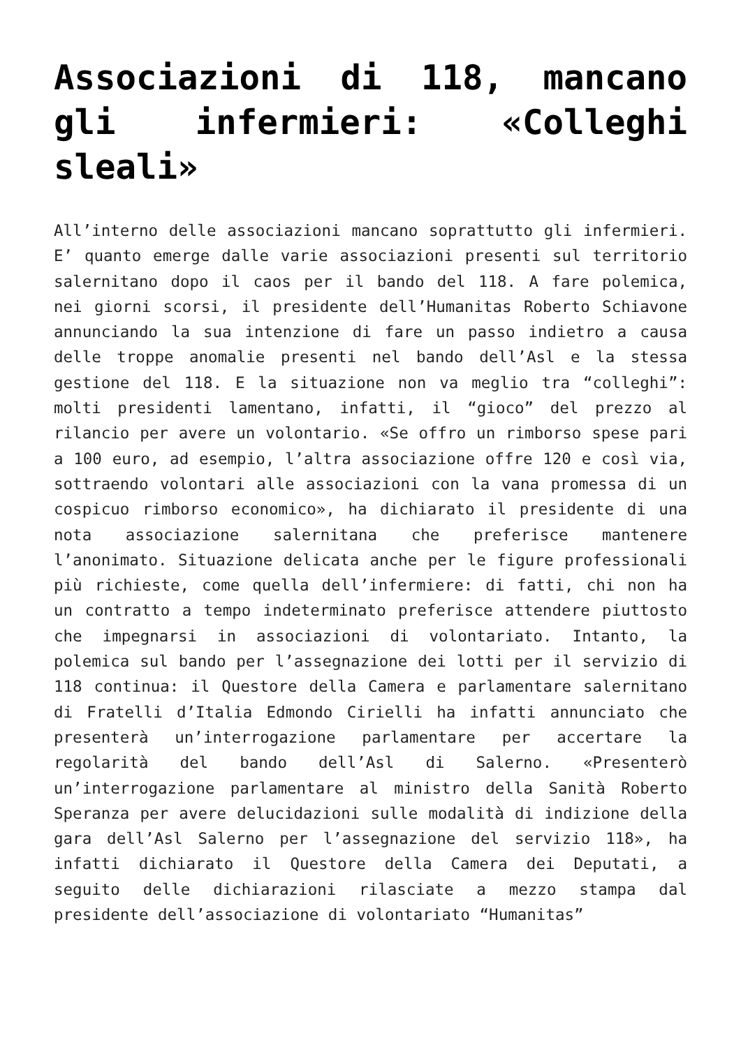Associazioni di 118, mancano gli infermieri: «Colleghi sleali»
All’interno delle associazioni mancano soprattutto gli infermieri. E’ quanto emerge dalle varie associazioni presenti sul territorio salernitano dopo il caos per il bando del 118. A fare polemica, nei giorni scorsi, il presidente dell’Humanitas Roberto Schiavone annunciando la sua intenzione di fare un passo indietro a causa delle troppe anomalie presenti nel bando dell’Asl e la stessa gestione del 118. E la situazione non va meglio tra “colleghi”: molti presidenti lamentano, infatti, il “gioco” del prezzo al rilancio per avere un volontario. «Se offro un rimborso spese pari a 100 euro, ad esempio, l’altra associazione offre 120 e così via, sottraendo volontari alle associazioni con la vana promessa di un cospicuo rimborso economico», ha dichiarato il presidente di una nota associazione salernitana che preferisce mantenere l’anonimato. Situazione delicata anche per le figure professionali più richieste, come quella dell’infermiere: di fatti, chi non ha un contratto a tempo indeterminato preferisce attendere piuttosto che impegnarsi in associazioni di volontariato. Intanto, la polemica sul bando per l’assegnazione dei lotti per il servizio di 118 continua: il Questore della Camera e parlamentare salernitano di Fratelli d’Italia Edmondo Cirielli ha infatti annunciato che presenterà un’interrogazione parlamentare per accertare la regolarità del bando dell’Asl di Salerno. «Presenterò un’interrogazione parlamentare al ministro della Sanità Roberto Speranza per avere delucidazioni sulle modalità di indizione della gara dell’Asl Salerno per l’assegnazione del servizio 118», ha infatti dichiarato il Questore della Camera dei Deputati, a seguito delle dichiarazioni rilasciate a mezzo stampa dal presidente dell’associazione di volontariato “Humanitas”